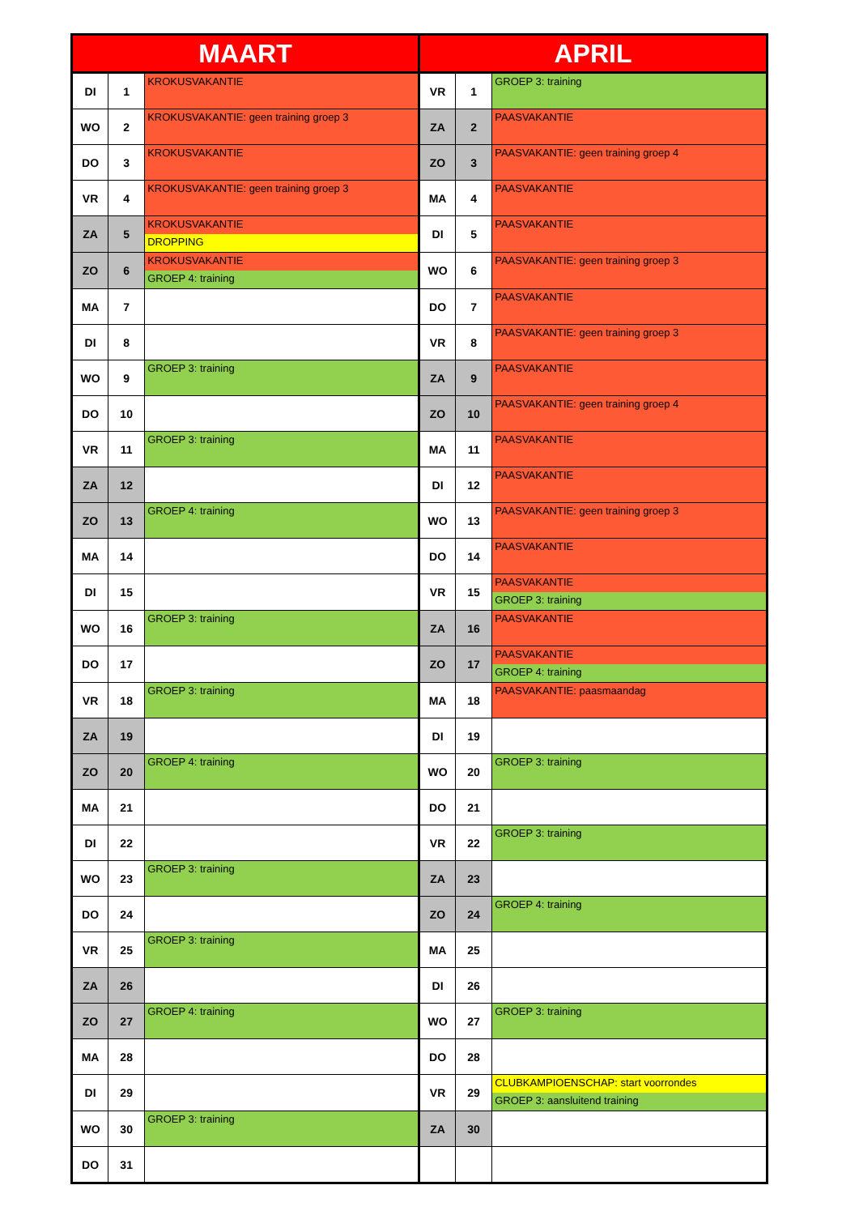| MAART | | | APRIL | | |
| --- | --- | --- | --- | --- | --- |
| DI | 1 | KROKUSVAKANTIE | VR | 1 | GROEP 3: training |
| WO | 2 | KROKUSVAKANTIE: geen training groep 3 | ZA | 2 | PAASVAKANTIE |
| DO | 3 | KROKUSVAKANTIE | ZO | 3 | PAASVAKANTIE: geen training groep 4 |
| VR | 4 | KROKUSVAKANTIE: geen training groep 3 | MA | 4 | PAASVAKANTIE |
| ZA | 5 | KROKUSVAKANTIE DROPPING | DI | 5 | PAASVAKANTIE |
| ZO | 6 | KROKUSVAKANTIE GROEP 4: training | WO | 6 | PAASVAKANTIE: geen training groep 3 |
| MA | 7 | | DO | 7 | PAASVAKANTIE |
| DI | 8 | | VR | 8 | PAASVAKANTIE: geen training groep 3 |
| WO | 9 | GROEP 3: training | ZA | 9 | PAASVAKANTIE |
| DO | 10 | | ZO | 10 | PAASVAKANTIE: geen training groep 4 |
| VR | 11 | GROEP 3: training | MA | 11 | PAASVAKANTIE |
| ZA | 12 | | DI | 12 | PAASVAKANTIE |
| ZO | 13 | GROEP 4: training | WO | 13 | PAASVAKANTIE: geen training groep 3 |
| MA | 14 | | DO | 14 | PAASVAKANTIE |
| DI | 15 | | VR | 15 | PAASVAKANTIE GROEP 3: training |
| WO | 16 | GROEP 3: training | ZA | 16 | PAASVAKANTIE |
| DO | 17 | | ZO | 17 | PAASVAKANTIE GROEP 4: training |
| VR | 18 | GROEP 3: training | MA | 18 | PAASVAKANTIE: paasmaandag |
| ZA | 19 | | DI | 19 | |
| ZO | 20 | GROEP 4: training | WO | 20 | GROEP 3: training |
| MA | 21 | | DO | 21 | |
| DI | 22 | | VR | 22 | GROEP 3: training |
| WO | 23 | GROEP 3: training | ZA | 23 | |
| DO | 24 | | ZO | 24 | GROEP 4: training |
| VR | 25 | GROEP 3: training | MA | 25 | |
| ZA | 26 | | DI | 26 | |
| ZO | 27 | GROEP 4: training | WO | 27 | GROEP 3: training |
| MA | 28 | | DO | 28 | |
| DI | 29 | | VR | 29 | CLUBKAMPIOENSCHAP: start voorrondes GROEP 3: aansluitend training |
| WO | 30 | GROEP 3: training | ZA | 30 | |
| DO | 31 | | | | |